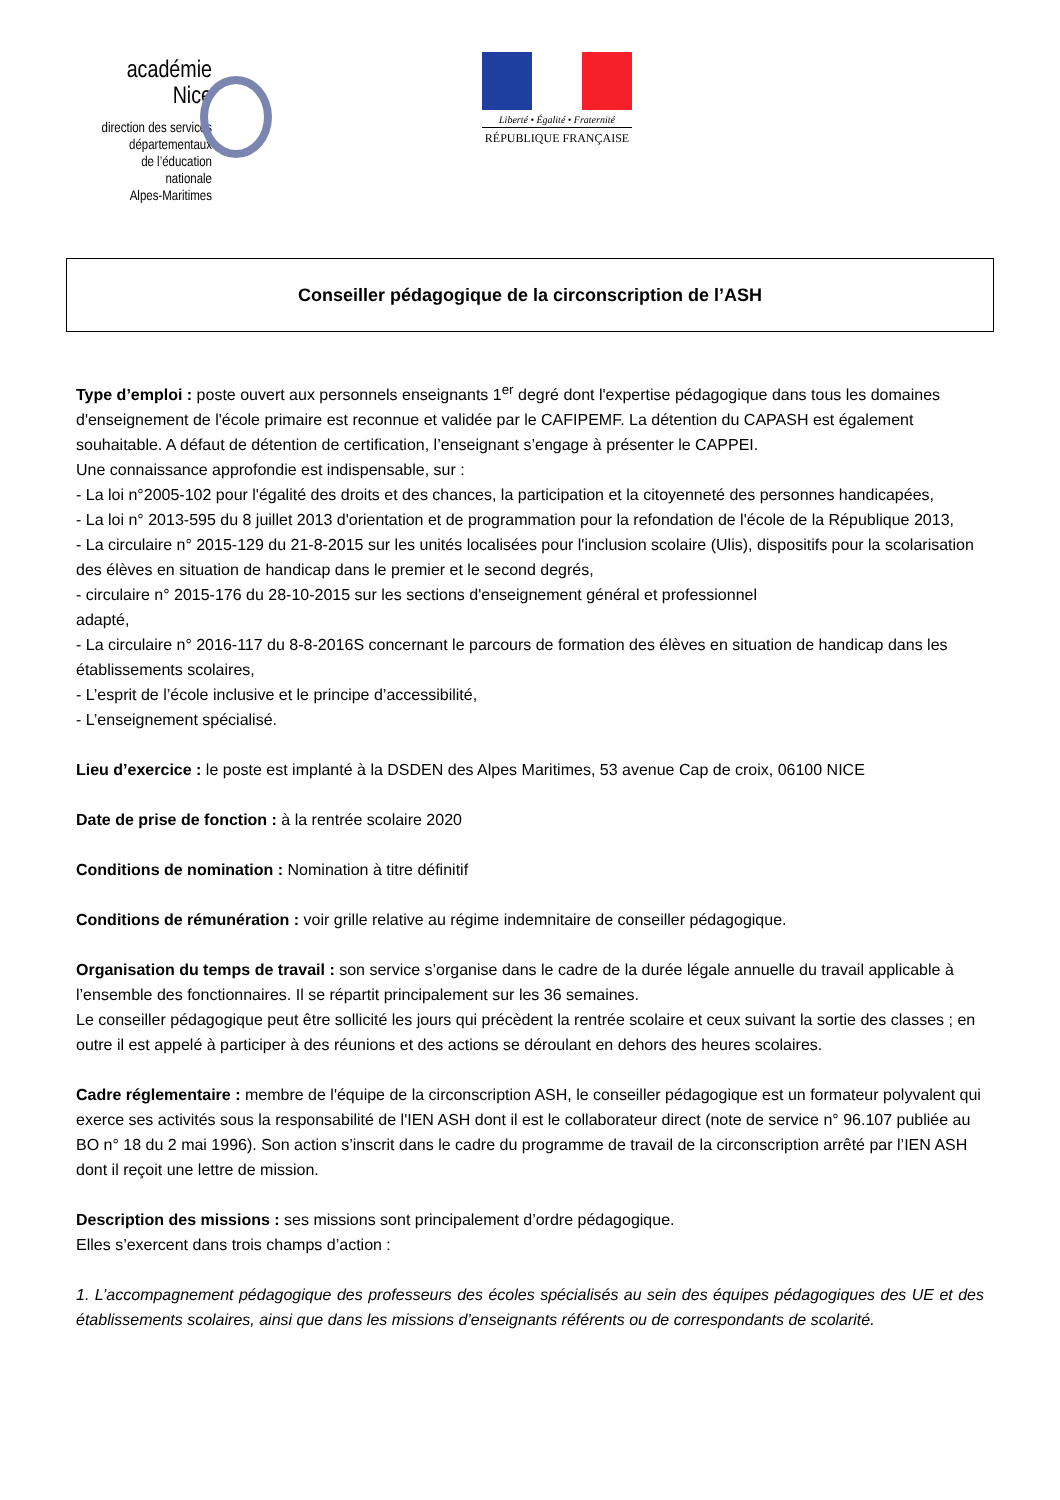académie
Nice
direction des services
départementaux
de l’éducation nationale
Alpes-Maritimes
Liberté • Égalité • Fraternité
RÉPUBLIQUE FRANÇAISE
Conseiller pédagogique de la circonscription de l’ASH
Type d’emploi : poste ouvert aux personnels enseignants 1<sup>er</sup> degré dont l'expertise pédagogique dans tous les domaines d'enseignement de l'école primaire est reconnue et validée par le CAFIPEMF. La détention du CAPASH est également souhaitable. A défaut de détention de certification, l’enseignant s’engage à présenter le CAPPEI.
Une connaissance approfondie est indispensable, sur :
- La loi n°2005-102 pour l'égalité des droits et des chances, la participation et la citoyenneté des personnes handicapées,
- La loi n° 2013-595 du 8 juillet 2013 d'orientation et de programmation pour la refondation de l'école de la République 2013,
- La circulaire n° 2015-129 du 21-8-2015 sur les unités localisées pour l'inclusion scolaire (Ulis), dispositifs pour la scolarisation des élèves en situation de handicap dans le premier et le second degrés,
- circulaire n° 2015-176 du 28-10-2015 sur les sections d'enseignement général et professionnel
adapté,
- La circulaire n° 2016-117 du 8-8-2016S concernant le parcours de formation des élèves en situation de handicap dans les établissements scolaires,
- L’esprit de l’école inclusive et le principe d’accessibilité,
- L’enseignement spécialisé.
Lieu d’exercice : le poste est implanté à la DSDEN des Alpes Maritimes, 53 avenue Cap de croix, 06100 NICE
Date de prise de fonction : à la rentrée scolaire 2020
Conditions de nomination : Nomination à titre définitif
Conditions de rémunération : voir grille relative au régime indemnitaire de conseiller pédagogique.
Organisation du temps de travail : son service s’organise dans le cadre de la durée légale annuelle du travail applicable à l’ensemble des fonctionnaires. Il se répartit principalement sur les 36 semaines.
Le conseiller pédagogique peut être sollicité les jours qui précèdent la rentrée scolaire et ceux suivant la sortie des classes ; en outre il est appelé à participer à des réunions et des actions se déroulant en dehors des heures scolaires.
Cadre réglementaire : membre de l'équipe de la circonscription ASH, le conseiller pédagogique est un formateur polyvalent qui exerce ses activités sous la responsabilité de l'IEN ASH dont il est le collaborateur direct (note de service n° 96.107 publiée au BO n° 18 du 2 mai 1996). Son action s’inscrit dans le cadre du programme de travail de la circonscription arrêté par l’IEN ASH dont il reçoit une lettre de mission.
Description des missions : ses missions sont principalement d’ordre pédagogique.
Elles s’exercent dans trois champs d’action :
1. L’accompagnement pédagogique des professeurs des écoles spécialisés au sein des équipes pédagogiques des UE et des établissements scolaires, ainsi que dans les missions d’enseignants référents ou de correspondants de scolarité.